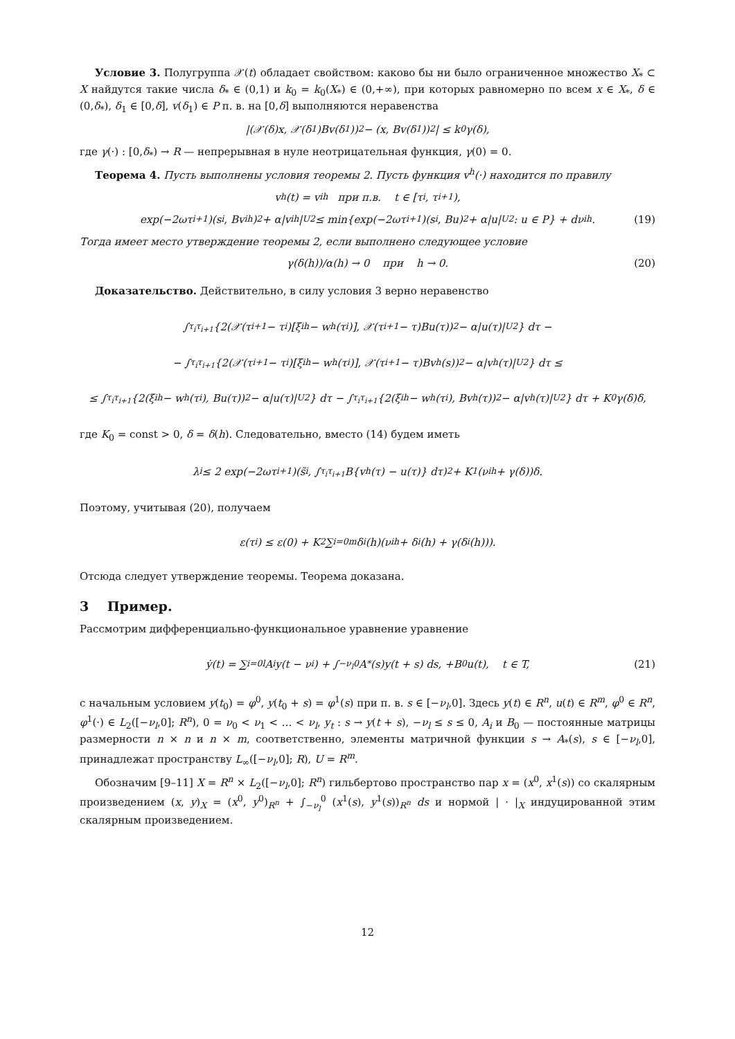Условие 3. Полугруппа 𝒳(t) обладает свойством: каково бы ни было ограниченное множество X<sub>*</sub> ⊂ X найдутся такие числа δ<sub>*</sub> ∈ (0,1) и k<sub>0</sub> = k<sub>0</sub>(X<sub>*</sub>) ∈ (0,+∞), при которых равномерно по всем x ∈ X<sub>*</sub>, δ ∈ (0,δ<sub>*</sub>), δ<sub>1</sub> ∈ [0,δ], v(δ<sub>1</sub>) ∈ P п. в. на [0,δ] выполняются неравенства
|(𝒳(δ)x, 𝒳(δ<sub>1</sub>)Bv(δ<sub>1</sub>))<sub>2</sub> − (x, Bv(δ<sub>1</sub>))<sub>2</sub>| ≤ k<sub>0</sub>γ(δ),
где γ(·) : [0,δ<sub>*</sub>) → R — непрерывная в нуле неотрицательная функция, γ(0) = 0.
Теорема 4. Пусть выполнены условия теоремы 2. Пусть функция v<sup>h</sup>(·) находится по правилу
v<sup>h</sup>(t) = v<sub>i</sub><sup>h</sup> при п.в. t ∈ [τ<sub>i</sub>, τ<sub>i+1</sub>),
exp(−2ωτ<sub>i+1</sub>)(s<sub>i</sub>, Bv<sub>i</sub><sup>h</sup>)<sub>2</sub> + α|v<sub>i</sub><sup>h</sup>|<sub>U</sub><sup>2</sup> ≤ min{exp(−2ωτ<sub>i+1</sub>)(s<sub>i</sub>, Bu)<sub>2</sub> + α|u|<sub>U</sub><sup>2</sup> : u ∈ P} + dν<sub>i</sub><sup>h</sup>. (19)
Тогда имеет место утверждение теоремы 2, если выполнено следующее условие
γ(δ(h))/α(h) → 0 при h → 0. (20)
Доказательство. Действительно, в силу условия 3 верно неравенство
∫<sub>τ<sub>i</sub></sub><sup>τ<sub>i+1</sub></sup> {2(𝒳(τ<sub>i+1</sub> − τ<sub>i</sub>)[ξ<sub>i</sub><sup>h</sup> − w<sup>h</sup>(τ<sub>i</sub>)], 𝒳(τ<sub>i+1</sub> − τ)Bu(τ))<sub>2</sub> − α|u(τ)|<sub>U</sub><sup>2</sup>} dτ −
− ∫<sub>τ<sub>i</sub></sub><sup>τ<sub>i+1</sub></sup> {2(𝒳(τ<sub>i+1</sub> − τ<sub>i</sub>)[ξ<sub>i</sub><sup>h</sup> − w<sup>h</sup>(τ<sub>i</sub>)], 𝒳(τ<sub>i+1</sub> − τ)Bv<sup>h</sup>(s))<sub>2</sub> − α|v<sup>h</sup>(τ)|<sub>U</sub><sup>2</sup>} dτ ≤
≤ ∫<sub>τ<sub>i</sub></sub><sup>τ<sub>i+1</sub></sup> {2(ξ<sub>i</sub><sup>h</sup> − w<sup>h</sup>(τ<sub>i</sub>), Bu(τ))<sub>2</sub> − α|u(τ)|<sub>U</sub><sup>2</sup>} dτ − ∫<sub>τ<sub>i</sub></sub><sup>τ<sub>i+1</sub></sup> {2(ξ<sub>i</sub><sup>h</sup> − w<sup>h</sup>(τ<sub>i</sub>), Bv<sup>h</sup>(τ))<sub>2</sub> − α|v<sup>h</sup>(τ)|<sub>U</sub><sup>2</sup>} dτ + K<sub>0</sub>γ(δ)δ,
где K<sub>0</sub> = const > 0, δ = δ(h). Следовательно, вместо (14) будем иметь
λ<sub>i</sub> ≤ 2 exp(−2ωτ<sub>i+1</sub>)(s̃<sub>i</sub>, ∫<sub>τ<sub>i</sub></sub><sup>τ<sub>i+1</sub></sup> B{v<sup>h</sup>(τ) − u(τ)} dτ)<sub>2</sub> + K<sub>1</sub>(ν<sub>i</sub><sup>h</sup> + γ(δ))δ.
Поэтому, учитывая (20), получаем
ε(τ<sub>i</sub>) ≤ ε(0) + K<sub>2</sub> ∑<sub>i=0</sub><sup>m</sup> δ<sub>i</sub>(h)(ν<sub>i</sub><sup>h</sup> + δ<sub>i</sub>(h) + γ(δ<sub>i</sub>(h))).
Отсюда следует утверждение теоремы. Теорема доказана.
3 Пример.
Рассмотрим дифференциально-функциональное уравнение уравнение
ẏ(t) = ∑<sub>i=0</sub><sup>l</sup> A<sub>i</sub>y(t − ν<sub>i</sub>) + ∫<sub>−ν<sub>l</sub></sub><sup>0</sup> A<sub>*</sub>(s)y(t + s) ds, +B<sub>0</sub>u(t), t ∈ T, (21)
с начальным условием y(t<sub>0</sub>) = φ<sup>0</sup>, y(t<sub>0</sub> + s) = φ<sup>1</sup>(s) при п. в. s ∈ [−ν<sub>l</sub>,0]. Здесь y(t) ∈ R<sup>n</sup>, u(t) ∈ R<sup>m</sup>, φ<sup>0</sup> ∈ R<sup>n</sup>, φ<sup>1</sup>(·) ∈ L<sub>2</sub>([−ν<sub>l</sub>,0]; R<sup>n</sup>), 0 = ν<sub>0</sub> < ν<sub>1</sub> < … < ν<sub>l</sub>, y<sub>t</sub> : s → y(t + s), −ν<sub>l</sub> ≤ s ≤ 0, A<sub>i</sub> и B<sub>0</sub> — постоянные матрицы размерности n × n и n × m, соответственно, элементы матричной функции s → A<sub>*</sub>(s), s ∈ [−ν<sub>l</sub>,0], принадлежат пространству L<sub>∞</sub>([−ν<sub>l</sub>,0]; R), U = R<sup>m</sup>.
Обозначим [9–11] X = R<sup>n</sup> × L<sub>2</sub>([−ν<sub>l</sub>,0]; R<sup>n</sup>) гильбертово пространство пар x = (x<sup>0</sup>, x<sup>1</sup>(s)) со скалярным произведением (x, y)<sub>X</sub> = (x<sup>0</sup>, y<sup>0</sup>)<sub>R<sup>n</sup></sub> + ∫<sub>−ν<sub>l</sub></sub><sup>0</sup> (x<sup>1</sup>(s), y<sup>1</sup>(s))<sub>R<sup>n</sup></sub> ds и нормой | · |<sub>X</sub> индуцированной этим скалярным произведением.
12